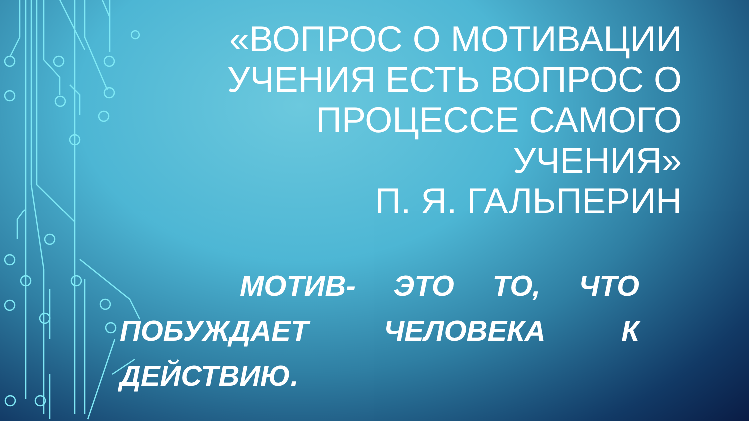«ВОПРОС О МОТИВАЦИИ УЧЕНИЯ ЕСТЬ ВОПРОС О ПРОЦЕССЕ САМОГО УЧЕНИЯ»
П. Я. ГАЛЬПЕРИН
МОТИВ- ЭТО ТО, ЧТО ПОБУЖДАЕТ ЧЕЛОВЕКА К ДЕЙСТВИЮ.